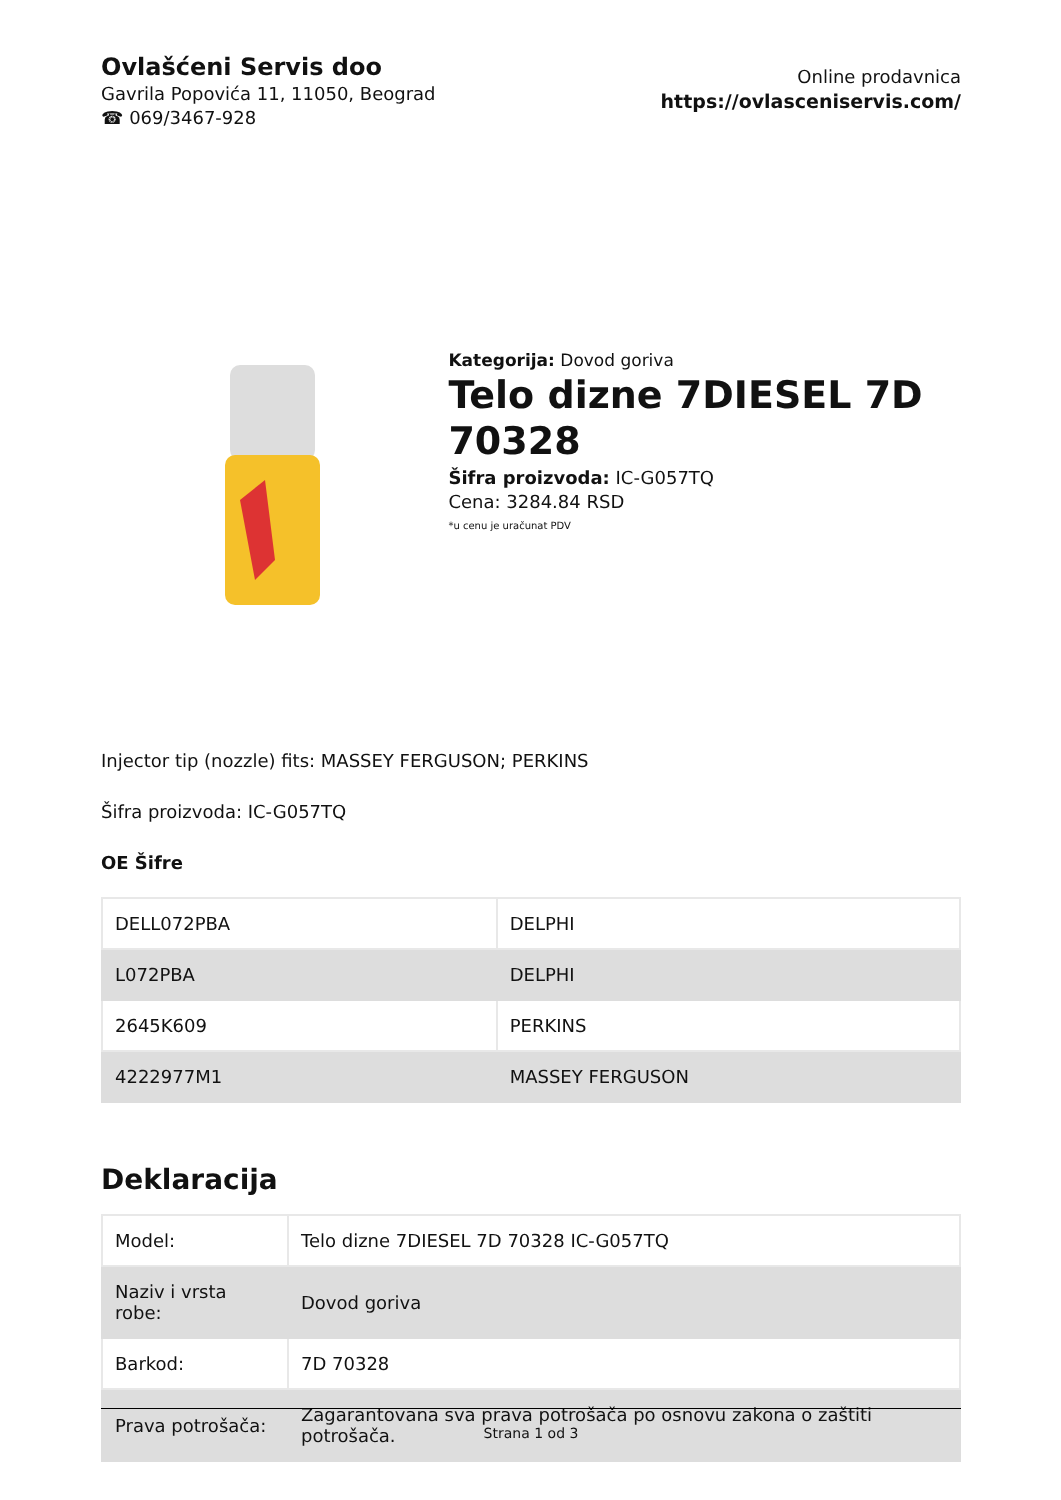Ovlašćeni Servis doo
Gavrila Popovića 11, 11050, Beograd
☎ 069/3467-928
Online prodavnica
https://ovlasceniservis.com/
Kategorija: Dovod goriva
Telo dizne 7DIESEL 7D 70328
Šifra proizvoda: IC-G057TQ
Cena: 3284.84 RSD
*u cenu je uračunat PDV
Injector tip (nozzle) fits: MASSEY FERGUSON; PERKINS
Šifra proizvoda: IC-G057TQ
OE Šifre
| DELL072PBA | DELPHI |
| L072PBA | DELPHI |
| 2645K609 | PERKINS |
| 4222977M1 | MASSEY FERGUSON |
Deklaracija
| Model: | Telo dizne 7DIESEL 7D 70328 IC-G057TQ |
| Naziv i vrsta robe: | Dovod goriva |
| Barkod: | 7D 70328 |
| Prava potrošača: | Zagarantovana sva prava potrošača po osnovu zakona o zaštiti potrošača. |
Strana 1 od 3